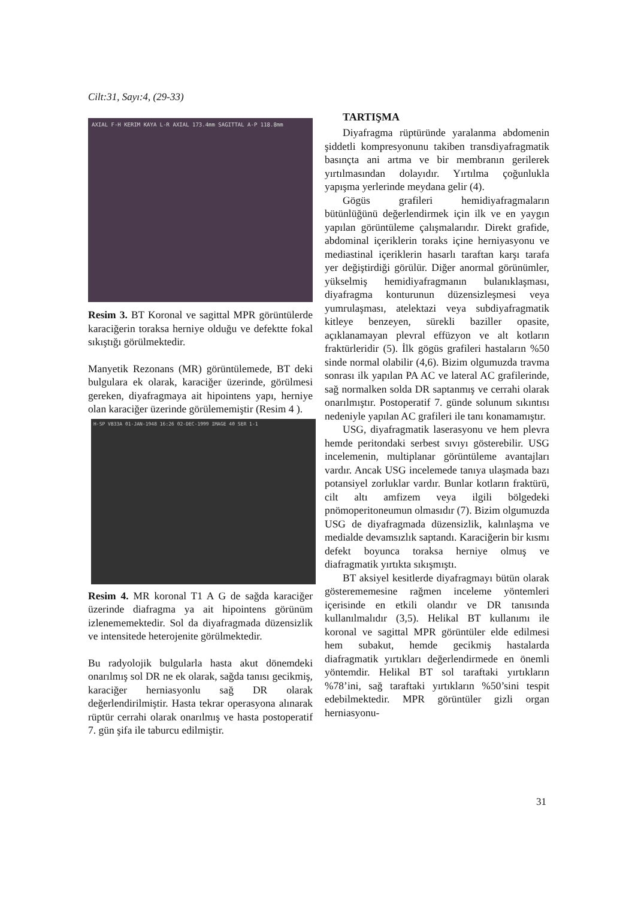Cilt:31, Sayı:4, (29-33)
AXIAL F-H KERIM KAYA L-R AXIAL 173.4mm SAGITTAL A-P 118.8mm
Resim 3. BT Koronal ve sagittal MPR görüntülerde karaciğerin toraksa herniye olduğu ve defektte fokal sıkıştığı görülmektedir.
Manyetik Rezonans (MR) görüntülemede, BT deki bulgulara ek olarak, karaciğer üzerinde, görülmesi gereken, diyafragmaya ait hipointens yapı, herniye olan karaciğer üzerinde görülememiştir (Resim 4 ).
H-SP VB33A 01-JAN-1948 16:26 02-DEC-1999 IMAGE 40 SER 1-1
Resim 4. MR koronal T1 A G de sağda karaciğer üzerinde diafragma ya ait hipointens görünüm izlenememektedir. Sol da diyafragmada düzensizlik ve intensitede heterojenite görülmektedir.
Bu radyolojik bulgularla hasta akut dönemdeki onarılmış sol DR ne ek olarak, sağda tanısı gecikmiş, karaciğer herniasyonlu sağ DR olarak değerlendirilmiştir. Hasta tekrar operasyona alınarak rüptür cerrahi olarak onarılmış ve hasta postoperatif 7. gün şifa ile taburcu edilmiştir.
TARTIŞMA
Diyafragma rüptüründe yaralanma abdomenin şiddetli kompresyonunu takiben transdiyafragmatik basınçta ani artma ve bir membranın gerilerek yırtılmasından dolayıdır. Yırtılma çoğunlukla yapışma yerlerinde meydana gelir (4).
Gögüs grafileri hemidiyafragmaların bütünlüğünü değerlendirmek için ilk ve en yaygın yapılan görüntüleme çalışmalarıdır. Direkt grafide, abdominal içeriklerin toraks içine herniyasyonu ve mediastinal içeriklerin hasarlı taraftan karşı tarafa yer değiştirdiği görülür. Diğer anormal görünümler, yükselmiş hemidiyafragmanın bulanıklaşması, diyafragma konturunun düzensizleşmesi veya yumrulaşması, atelektazi veya subdiyafragmatik kitleye benzeyen, sürekli baziller opasite, açıklanamayan plevral effüzyon ve alt kotların fraktürleridir (5). İlk gögüs grafileri hastaların %50 sinde normal olabilir (4,6). Bizim olgumuzda travma sonrası ilk yapılan PA AC ve lateral AC grafilerinde, sağ normalken solda DR saptanmış ve cerrahi olarak onarılmıştır. Postoperatif 7. günde solunum sıkıntısı nedeniyle yapılan AC grafileri ile tanı konamamıştır.
USG, diyafragmatik laserasyonu ve hem plevra hemde peritondaki serbest sıvıyı gösterebilir. USG incelemenin, multiplanar görüntüleme avantajları vardır. Ancak USG incelemede tanıya ulaşmada bazı potansiyel zorluklar vardır. Bunlar kotların fraktürü, cilt altı amfizem veya ilgili bölgedeki pnömoperitoneumun olmasıdır (7). Bizim olgumuzda USG de diyafragmada düzensizlik, kalınlaşma ve medialde devamsızlık saptandı. Karaciğerin bir kısmı defekt boyunca toraksa herniye olmuş ve diafragmatik yırtıkta sıkışmıştı.
BT aksiyel kesitlerde diyafragmayı bütün olarak gösterememesine rağmen inceleme yöntemleri içerisinde en etkili olandır ve DR tanısında kullanılmalıdır (3,5). Helikal BT kullanımı ile koronal ve sagittal MPR görüntüler elde edilmesi hem subakut, hemde gecikmiş hastalarda diafragmatik yırtıkları değerlendirmede en önemli yöntemdir. Helikal BT sol taraftaki yırtıkların %78’ini, sağ taraftaki yırtıkların %50’sini tespit edebilmektedir. MPR görüntüler gizli organ herniasyonu-
31